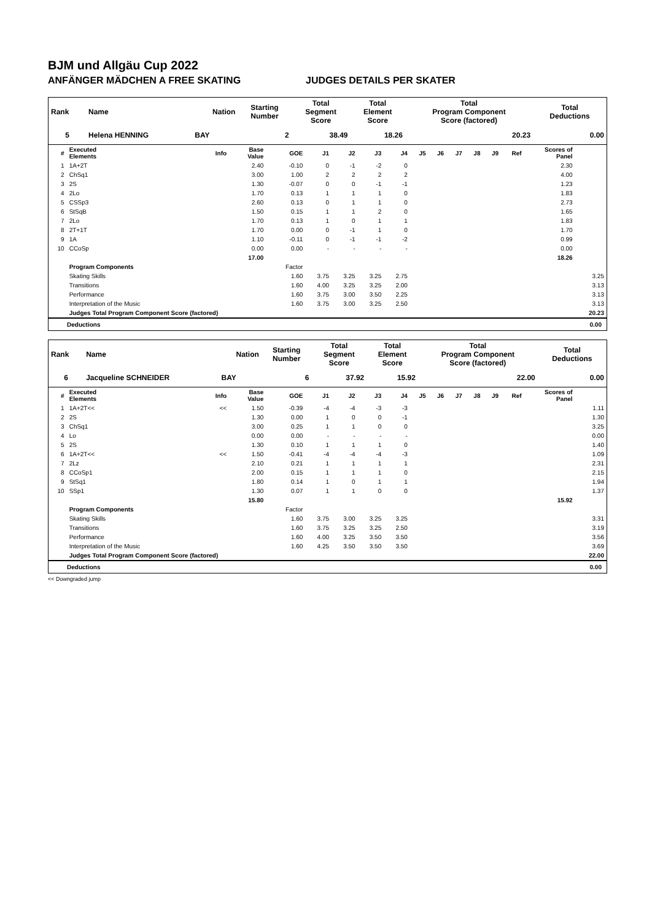BJM und Allgäu Cup 2022
ANFÄNGER MÄDCHEN A FREE SKATING JUDGES DETAILS PER SKATER
| Rank | Name | Nation | Starting Number | Total Segment Score | Total Element Score | Total Program Component Score (factored) | Total Deductions |
| --- | --- | --- | --- | --- | --- | --- | --- |
| 5 | Helena HENNING | BAY | 2 | 38.49 | 18.26 | 20.23 | 0.00 |
| # | Executed Elements | Info | Base Value | GOE | J1 | J2 | J3 | J4 | J5 | J6 | J7 | J8 | J9 | Ref | Scores of Panel | |
| --- | --- | --- | --- | --- | --- | --- | --- | --- | --- | --- | --- | --- | --- | --- | --- | --- |
| 1 | 1A+2T | | 2.40 | -0.10 | 0 | -1 | -2 | 0 | | | | | | | 2.30 | |
| 2 | ChSq1 | | 3.00 | 1.00 | 2 | 2 | 2 | 2 | | | | | | | 4.00 | |
| 3 | 2S | | 1.30 | -0.07 | 0 | 0 | -1 | -1 | | | | | | | 1.23 | |
| 4 | 2Lo | | 1.70 | 0.13 | 1 | 1 | 1 | 0 | | | | | | | 1.83 | |
| 5 | CSSp3 | | 2.60 | 0.13 | 0 | 1 | 1 | 0 | | | | | | | 2.73 | |
| 6 | StSqB | | 1.50 | 0.15 | 1 | 1 | 2 | 0 | | | | | | | 1.65 | |
| 7 | 2Lo | | 1.70 | 0.13 | 1 | 0 | 1 | 1 | | | | | | | 1.83 | |
| 8 | 2T+1T | | 1.70 | 0.00 | 0 | -1 | 1 | 0 | | | | | | | 1.70 | |
| 9 | 1A | | 1.10 | -0.11 | 0 | -1 | -1 | -2 | | | | | | | 0.99 | |
| 10 | CCoSp | | 0.00 | 0.00 | - | - | - | - | | | | | | | 0.00 | |
| | | | 17.00 | | | | | | | | | | | | 18.26 | |
| | Program Components | | | Factor | | | | | | | | | | | | |
| | Skating Skills | | | 1.60 | 3.75 | 3.25 | 3.25 | 2.75 | | | | | | | | 3.25 |
| | Transitions | | | 1.60 | 4.00 | 3.25 | 3.25 | 2.00 | | | | | | | | 3.13 |
| | Performance | | | 1.60 | 3.75 | 3.00 | 3.50 | 2.25 | | | | | | | | 3.13 |
| | Interpretation of the Music | | | 1.60 | 3.75 | 3.00 | 3.25 | 2.50 | | | | | | | | 3.13 |
| | Judges Total Program Component Score (factored) | | | | | | | | | | | | | | | 20.23 |
Deductions 0.00
| Rank | Name | Nation | Starting Number | Total Segment Score | Total Element Score | Total Program Component Score (factored) | Total Deductions |
| --- | --- | --- | --- | --- | --- | --- | --- |
| 6 | Jacqueline SCHNEIDER | BAY | 6 | 37.92 | 15.92 | 22.00 | 0.00 |
| # | Executed Elements | Info | Base Value | GOE | J1 | J2 | J3 | J4 | J5 | J6 | J7 | J8 | J9 | Ref | Scores of Panel | |
| --- | --- | --- | --- | --- | --- | --- | --- | --- | --- | --- | --- | --- | --- | --- | --- | --- |
| 1 | 1A+2T<< | << | 1.50 | -0.39 | -4 | -4 | -3 | -3 | | | | | | | | 1.11 |
| 2 | 2S | | 1.30 | 0.00 | 1 | 0 | 0 | -1 | | | | | | | | 1.30 |
| 3 | ChSq1 | | 3.00 | 0.25 | 1 | 1 | 0 | 0 | | | | | | | | 3.25 |
| 4 | Lo | | 0.00 | 0.00 | - | - | - | - | | | | | | | | 0.00 |
| 5 | 2S | | 1.30 | 0.10 | 1 | 1 | 1 | 0 | | | | | | | | 1.40 |
| 6 | 1A+2T<< | << | 1.50 | -0.41 | -4 | -4 | -4 | -3 | | | | | | | | 1.09 |
| 7 | 2Lz | | 2.10 | 0.21 | 1 | 1 | 1 | 1 | | | | | | | | 2.31 |
| 8 | CCoSp1 | | 2.00 | 0.15 | 1 | 1 | 1 | 0 | | | | | | | | 2.15 |
| 9 | StSq1 | | 1.80 | 0.14 | 1 | 0 | 1 | 1 | | | | | | | | 1.94 |
| 10 | SSp1 | | 1.30 | 0.07 | 1 | 1 | 0 | 0 | | | | | | | | 1.37 |
| | | | 15.80 | | | | | | | | | | | | 15.92 | |
| | Program Components | | | Factor | | | | | | | | | | | | |
| | Skating Skills | | | 1.60 | 3.75 | 3.00 | 3.25 | 3.25 | | | | | | | | 3.31 |
| | Transitions | | | 1.60 | 3.75 | 3.25 | 3.25 | 2.50 | | | | | | | | 3.19 |
| | Performance | | | 1.60 | 4.00 | 3.25 | 3.50 | 3.50 | | | | | | | | 3.56 |
| | Interpretation of the Music | | | 1.60 | 4.25 | 3.50 | 3.50 | 3.50 | | | | | | | | 3.69 |
| | Judges Total Program Component Score (factored) | | | | | | | | | | | | | | | 22.00 |
Deductions 0.00
<< Downgraded jump